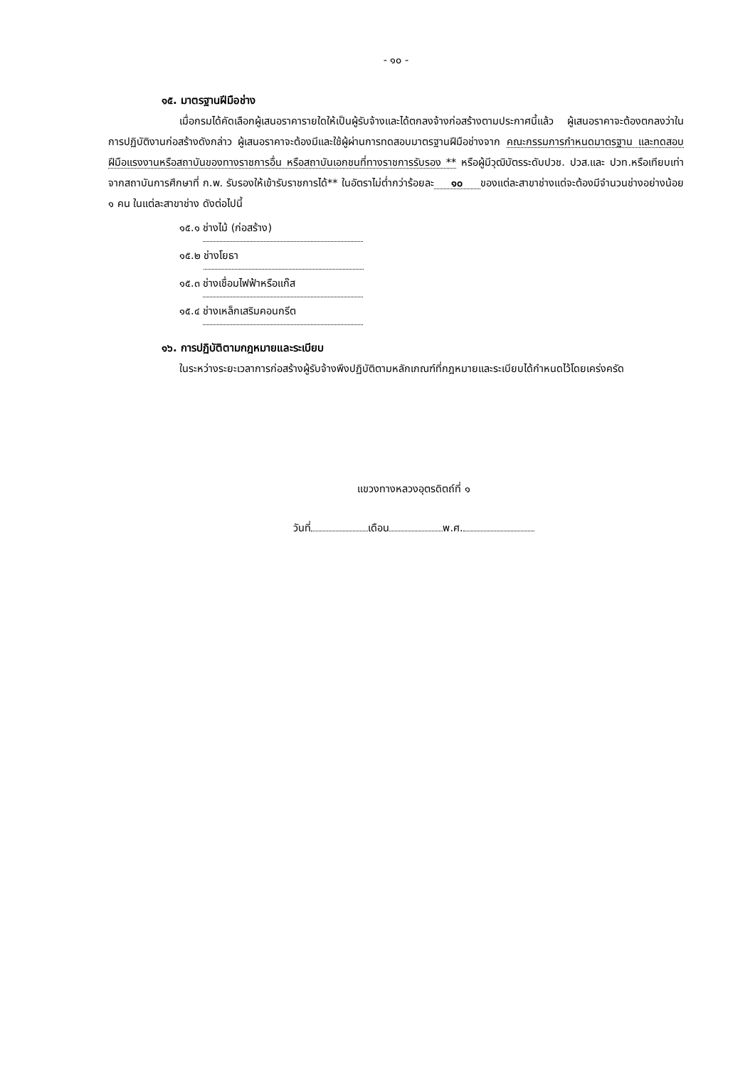- ๑๐ -
๑๕. มาตรฐานฝีมือช่าง
เมื่อกรมได้คัดเลือกผู้เสนอราคารายใดให้เป็นผู้รับจ้างและได้ตกลงจ้างก่อสร้างตามประกาศนี้แล้ว ผู้เสนอราคาจะต้องตกลงว่าในการปฏิบัติงานก่อสร้างดังกล่าว ผู้เสนอราคาจะต้องมีและใช้ผู้ผ่านการทดสอบมาตรฐานฝีมือช่างจาก คณะกรรมการกำหนดมาตรฐาน และทดสอบฝีมือแรงงานหรือสถาบันของทางราชการอื่น หรือสถาบันเอกชนที่ทางราชการรับรอง ** หรือผู้มีวุฒิบัตรระดับปวช. ปวส.และ ปวท.หรือเทียบเท่าจากสถาบันการศึกษาที่ ก.พ. รับรองให้เข้ารับราชการได้** ในอัตราไม่ต่ำกว่าร้อยละ ๑๐ ของแต่ละสาขาช่างแต่จะต้องมีจำนวนช่างอย่างน้อย ๑ คน ในแต่ละสาขาช่าง ดังต่อไปนี้
๑๕.๑ ช่างไม้ (ก่อสร้าง)
๑๕.๒ ช่างโยธา
๑๕.๓ ช่างเชื่อมไฟฟ้าหรือแก๊ส
๑๕.๔ ช่างเหล็กเสริมคอนกรีต
๑๖. การปฏิบัติตามกฎหมายและระเบียบ
ในระหว่างระยะเวลาการก่อสร้างผู้รับจ้างพึงปฏิบัติตามหลักเกณฑ์ที่กฎหมายและระเบียบได้กำหนดไว้โดยเคร่งครัด
แขวงทางหลวงอุตรดิตถ์ที่ ๑
วันที่ เดือน พ.ศ.